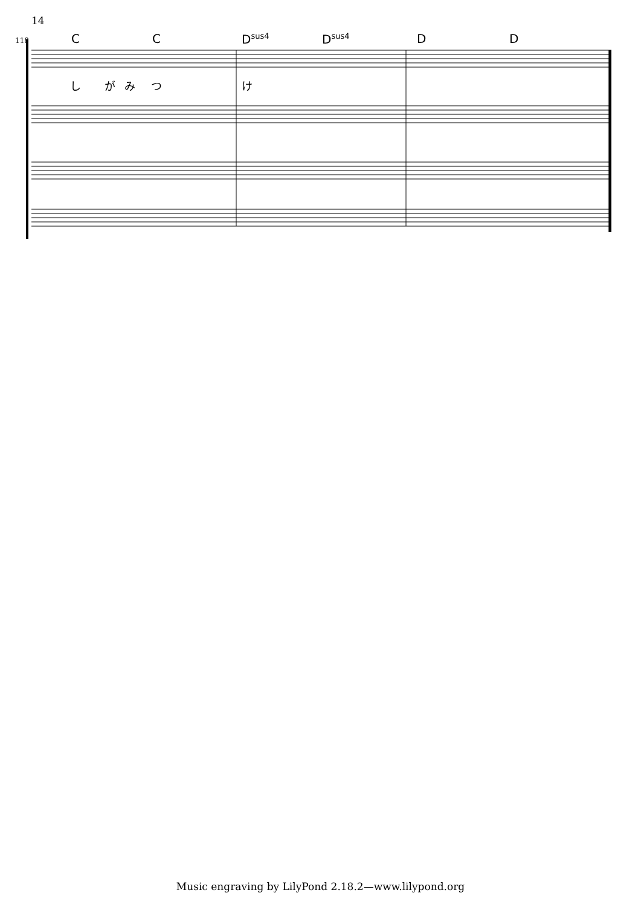14
118
C C D<sup>sus4</sup> D<sup>sus4</sup> D D
し が み つ け
Music engraving by LilyPond 2.18.2—www.lilypond.org